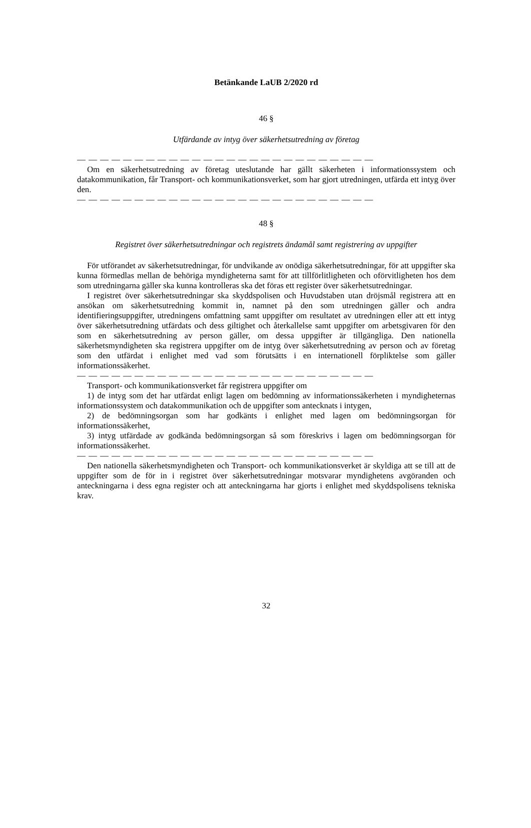Betänkande LaUB 2/2020 rd
46 §
Utfärdande av intyg över säkerhetsutredning av företag
— — — — — — — — — — — — — — — — — — — — — — — — — —
Om en säkerhetsutredning av företag uteslutande har gällt säkerheten i informationssystem och datakommunikation, får Transport- och kommunikationsverket, som har gjort utredningen, utfärda ett intyg över den.
— — — — — — — — — — — — — — — — — — — — — — — — — —
48 §
Registret över säkerhetsutredningar och registrets ändamål samt registrering av uppgifter
För utförandet av säkerhetsutredningar, för undvikande av onödiga säkerhetsutredningar, för att uppgifter ska kunna förmedlas mellan de behöriga myndigheterna samt för att tillförlitligheten och oförvitligheten hos dem som utredningarna gäller ska kunna kontrolleras ska det föras ett register över säkerhetsutredningar.
I registret över säkerhetsutredningar ska skyddspolisen och Huvudstaben utan dröjsmål registrera att en ansökan om säkerhetsutredning kommit in, namnet på den som utredningen gäller och andra identifieringsuppgifter, utredningens omfattning samt uppgifter om resultatet av utredningen eller att ett intyg över säkerhetsutredning utfärdats och dess giltighet och återkallelse samt uppgifter om arbetsgivaren för den som en säkerhetsutredning av person gäller, om dessa uppgifter är tillgängliga. Den nationella säkerhetsmyndigheten ska registrera uppgifter om de intyg över säkerhetsutredning av person och av företag som den utfärdat i enlighet med vad som förutsätts i en internationell förpliktelse som gäller informationssäkerhet.
— — — — — — — — — — — — — — — — — — — — — — — — — —
Transport- och kommunikationsverket får registrera uppgifter om
1) de intyg som det har utfärdat enligt lagen om bedömning av informationssäkerheten i myndigheternas informationssystem och datakommunikation och de uppgifter som antecknats i intygen,
2) de bedömningsorgan som har godkänts i enlighet med lagen om bedömningsorgan för informationssäkerhet,
3) intyg utfärdade av godkända bedömningsorgan så som föreskrivs i lagen om bedömningsorgan för informationssäkerhet.
— — — — — — — — — — — — — — — — — — — — — — — — — —
Den nationella säkerhetsmyndigheten och Transport- och kommunikationsverket är skyldiga att se till att de uppgifter som de för in i registret över säkerhetsutredningar motsvarar myndighetens avgöranden och anteckningarna i dess egna register och att anteckningarna har gjorts i enlighet med skyddspolisens tekniska krav.
32